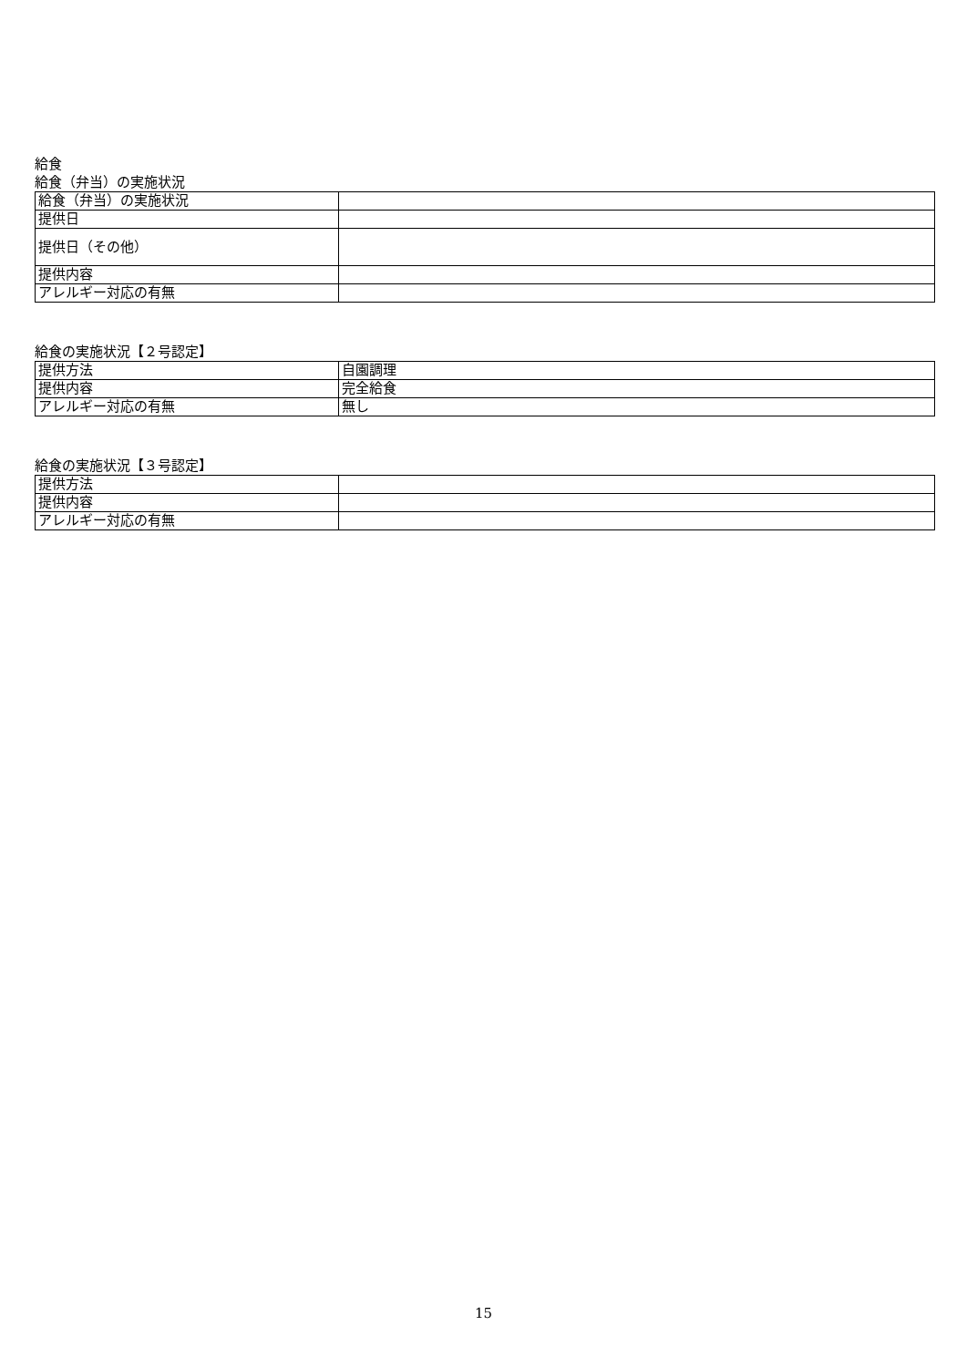給食
給食（弁当）の実施状況
| 給食（弁当）の実施状況 | |
| 提供日 | |
| 提供日（その他） | |
| 提供内容 | |
| アレルギー対応の有無 | |
給食の実施状況【２号認定】
| 提供方法 | 自園調理 |
| 提供内容 | 完全給食 |
| アレルギー対応の有無 | 無し |
給食の実施状況【３号認定】
| 提供方法 | |
| 提供内容 | |
| アレルギー対応の有無 | |
15